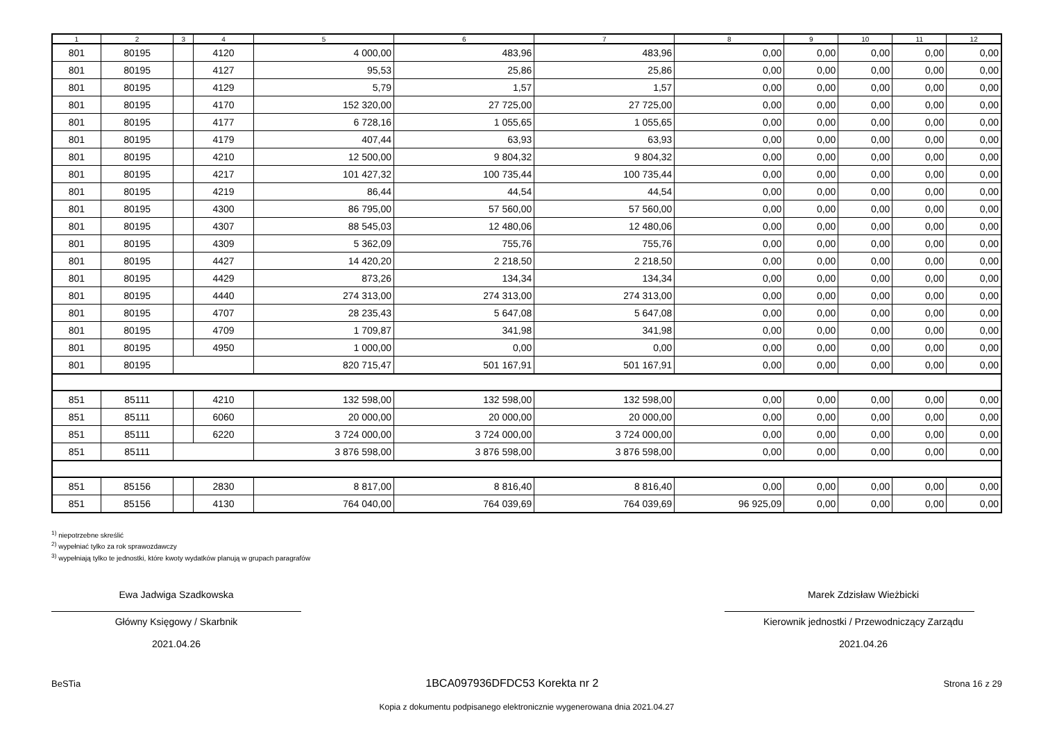| 1 | 2 | 3 | 4 | 5 | 6 | 7 | 8 | 9 | 10 | 11 | 12 |
| --- | --- | --- | --- | --- | --- | --- | --- | --- | --- | --- | --- |
| 801 | 80195 | | 4120 | 4 000,00 | 483,96 | 483,96 | 0,00 | 0,00 | 0,00 | 0,00 | 0,00 |
| 801 | 80195 | | 4127 | 95,53 | 25,86 | 25,86 | 0,00 | 0,00 | 0,00 | 0,00 | 0,00 |
| 801 | 80195 | | 4129 | 5,79 | 1,57 | 1,57 | 0,00 | 0,00 | 0,00 | 0,00 | 0,00 |
| 801 | 80195 | | 4170 | 152 320,00 | 27 725,00 | 27 725,00 | 0,00 | 0,00 | 0,00 | 0,00 | 0,00 |
| 801 | 80195 | | 4177 | 6 728,16 | 1 055,65 | 1 055,65 | 0,00 | 0,00 | 0,00 | 0,00 | 0,00 |
| 801 | 80195 | | 4179 | 407,44 | 63,93 | 63,93 | 0,00 | 0,00 | 0,00 | 0,00 | 0,00 |
| 801 | 80195 | | 4210 | 12 500,00 | 9 804,32 | 9 804,32 | 0,00 | 0,00 | 0,00 | 0,00 | 0,00 |
| 801 | 80195 | | 4217 | 101 427,32 | 100 735,44 | 100 735,44 | 0,00 | 0,00 | 0,00 | 0,00 | 0,00 |
| 801 | 80195 | | 4219 | 86,44 | 44,54 | 44,54 | 0,00 | 0,00 | 0,00 | 0,00 | 0,00 |
| 801 | 80195 | | 4300 | 86 795,00 | 57 560,00 | 57 560,00 | 0,00 | 0,00 | 0,00 | 0,00 | 0,00 |
| 801 | 80195 | | 4307 | 88 545,03 | 12 480,06 | 12 480,06 | 0,00 | 0,00 | 0,00 | 0,00 | 0,00 |
| 801 | 80195 | | 4309 | 5 362,09 | 755,76 | 755,76 | 0,00 | 0,00 | 0,00 | 0,00 | 0,00 |
| 801 | 80195 | | 4427 | 14 420,20 | 2 218,50 | 2 218,50 | 0,00 | 0,00 | 0,00 | 0,00 | 0,00 |
| 801 | 80195 | | 4429 | 873,26 | 134,34 | 134,34 | 0,00 | 0,00 | 0,00 | 0,00 | 0,00 |
| 801 | 80195 | | 4440 | 274 313,00 | 274 313,00 | 274 313,00 | 0,00 | 0,00 | 0,00 | 0,00 | 0,00 |
| 801 | 80195 | | 4707 | 28 235,43 | 5 647,08 | 5 647,08 | 0,00 | 0,00 | 0,00 | 0,00 | 0,00 |
| 801 | 80195 | | 4709 | 1 709,87 | 341,98 | 341,98 | 0,00 | 0,00 | 0,00 | 0,00 | 0,00 |
| 801 | 80195 | | 4950 | 1 000,00 | 0,00 | 0,00 | 0,00 | 0,00 | 0,00 | 0,00 | 0,00 |
| 801 | 80195 | | | 820 715,47 | 501 167,91 | 501 167,91 | 0,00 | 0,00 | 0,00 | 0,00 | 0,00 |
| 851 | 85111 | | 4210 | 132 598,00 | 132 598,00 | 132 598,00 | 0,00 | 0,00 | 0,00 | 0,00 | 0,00 |
| 851 | 85111 | | 6060 | 20 000,00 | 20 000,00 | 20 000,00 | 0,00 | 0,00 | 0,00 | 0,00 | 0,00 |
| 851 | 85111 | | 6220 | 3 724 000,00 | 3 724 000,00 | 3 724 000,00 | 0,00 | 0,00 | 0,00 | 0,00 | 0,00 |
| 851 | 85111 | | | 3 876 598,00 | 3 876 598,00 | 3 876 598,00 | 0,00 | 0,00 | 0,00 | 0,00 | 0,00 |
| 851 | 85156 | | 2830 | 8 817,00 | 8 816,40 | 8 816,40 | 0,00 | 0,00 | 0,00 | 0,00 | 0,00 |
| 851 | 85156 | | 4130 | 764 040,00 | 764 039,69 | 764 039,69 | 96 925,09 | 0,00 | 0,00 | 0,00 | 0,00 |
<sup>1)</sup> niepotrzebne skreślić
<sup>2)</sup> wypełniać tylko za rok sprawozdawczy
<sup>3)</sup> wypełniają tylko te jednostki, które kwoty wydatków planują w grupach paragrafów
Ewa Jadwiga Szadkowska
Główny Księgowy / Skarbnik
2021.04.26
Marek Zdzisław Wieżbicki
Kierownik jednostki / Przewodniczący Zarządu
2021.04.26
BeSTia 1BCA097936DFDC53 Korekta nr 2 Strona 16 z 29
Kopia z dokumentu podpisanego elektronicznie wygenerowana dnia 2021.04.27